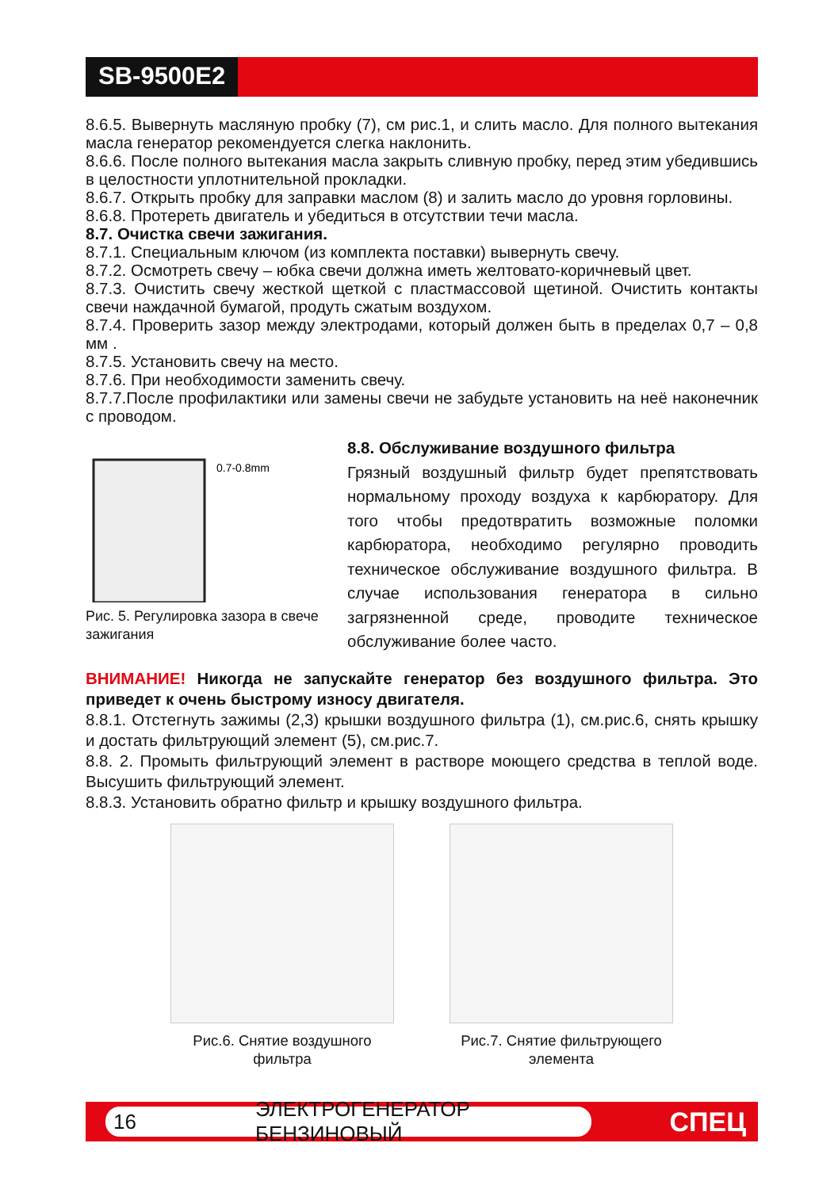SB-9500E2
8.6.5. Вывернуть масляную пробку (7), см рис.1, и слить масло. Для полного вытекания масла генератор рекомендуется слегка наклонить.
8.6.6. После полного вытекания масла закрыть сливную пробку, перед этим убедившись в целостности уплотнительной прокладки.
8.6.7. Открыть пробку для заправки маслом (8) и залить масло до уровня горловины.
8.6.8. Протереть двигатель и убедиться в отсутствии течи масла.
8.7. Очистка свечи зажигания.
8.7.1. Специальным ключом (из комплекта поставки) вывернуть свечу.
8.7.2. Осмотреть свечу – юбка свечи должна иметь желтовато-коричневый цвет.
8.7.3. Очистить свечу жесткой щеткой с пластмассовой щетиной. Очистить контакты свечи наждачной бумагой, продуть сжатым воздухом.
8.7.4. Проверить зазор между электродами, который должен быть в пределах 0,7 – 0,8 мм .
8.7.5. Установить свечу на место.
8.7.6. При необходимости заменить свечу.
8.7.7.После профилактики или замены свечи не забудьте установить на неё наконечник с проводом.
0.7-0.8mm
Рис. 5. Регулировка зазора в свече зажигания
8.8. Обслуживание воздушного фильтра
Грязный воздушный фильтр будет препятствовать нормальному проходу воздуха к карбюратору. Для того чтобы предотвратить возможные поломки карбюратора, необходимо регулярно проводить техническое обслуживание воздушного фильтра. В случае использования генератора в сильно загрязненной среде, проводите техническое обслуживание более часто.
ВНИМАНИЕ! Никогда не запускайте генератор без воздушного фильтра. Это приведет к очень быстрому износу двигателя.
8.8.1. Отстегнуть зажимы (2,3) крышки воздушного фильтра (1), см.рис.6, снять крышку и достать фильтрующий элемент (5), см.рис.7.
8.8. 2. Промыть фильтрующий элемент в растворе моющего средства в теплой воде. Высушить фильтрующий элемент.
8.8.3. Установить обратно фильтр и крышку воздушного фильтра.
Рис.6. Снятие воздушного
фильтра
Рис.7. Снятие фильтрующего
элемента
16 ЭЛЕКТРОГЕНЕРАТОР БЕНЗИНОВЫЙ СПЕЦ